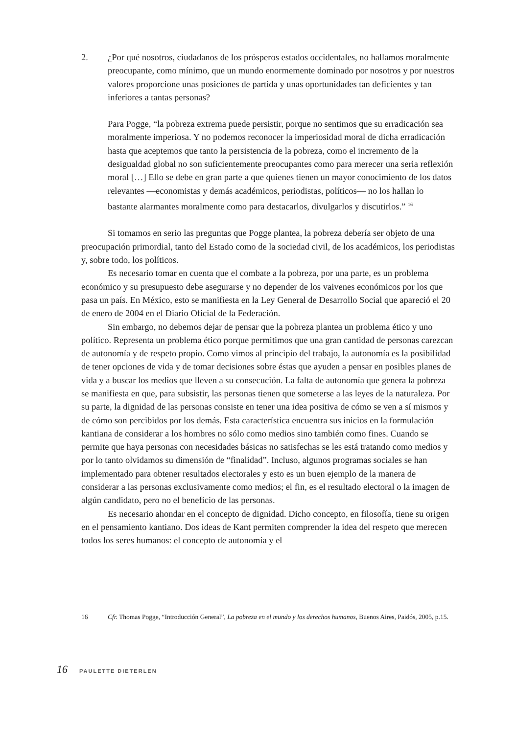2. ¿Por qué nosotros, ciudadanos de los prósperos estados occidentales, no hallamos moralmente preocupante, como mínimo, que un mundo enormemente dominado por nosotros y por nuestros valores proporcione unas posiciones de partida y unas oportunidades tan deficientes y tan inferiores a tantas personas?
Para Pogge, “la pobreza extrema puede persistir, porque no sentimos que su erradicación sea moralmente imperiosa. Y no podemos reconocer la imperiosidad moral de dicha erradicación hasta que aceptemos que tanto la persistencia de la pobreza, como el incremento de la desigualdad global no son suficientemente preocupantes como para merecer una seria reflexión moral […] Ello se debe en gran parte a que quienes tienen un mayor conocimiento de los datos relevantes —economistas y demás académicos, periodistas, políticos— no los hallan lo bastante alarmantes moralmente como para destacarlos, divulgarlos y discutirlos.” <sup>16</sup>
Si tomamos en serio las preguntas que Pogge plantea, la pobreza debería ser objeto de una preocupación primordial, tanto del Estado como de la sociedad civil, de los académicos, los periodistas y, sobre todo, los políticos.
Es necesario tomar en cuenta que el combate a la pobreza, por una parte, es un problema económico y su presupuesto debe asegurarse y no depender de los vaivenes económicos por los que pasa un país. En México, esto se manifiesta en la Ley General de Desarrollo Social que apareció el 20 de enero de 2004 en el Diario Oficial de la Federación.
Sin embargo, no debemos dejar de pensar que la pobreza plantea un problema ético y uno político. Representa un problema ético porque permitimos que una gran cantidad de personas carezcan de autonomía y de respeto propio. Como vimos al principio del trabajo, la autonomía es la posibilidad de tener opciones de vida y de tomar decisiones sobre éstas que ayuden a pensar en posibles planes de vida y a buscar los medios que lleven a su consecución. La falta de autonomía que genera la pobreza se manifiesta en que, para subsistir, las personas tienen que someterse a las leyes de la naturaleza. Por su parte, la dignidad de las personas consiste en tener una idea positiva de cómo se ven a sí mismos y de cómo son percibidos por los demás. Esta característica encuentra sus inicios en la formulación kantiana de considerar a los hombres no sólo como medios sino también como fines. Cuando se permite que haya personas con necesidades básicas no satisfechas se les está tratando como medios y por lo tanto olvidamos su dimensión de “finalidad”. Incluso, algunos programas sociales se han implementado para obtener resultados electorales y esto es un buen ejemplo de la manera de considerar a las personas exclusivamente como medios; el fin, es el resultado electoral o la imagen de algún candidato, pero no el beneficio de las personas.
Es necesario ahondar en el concepto de dignidad. Dicho concepto, en filosofía, tiene su origen en el pensamiento kantiano. Dos ideas de Kant permiten comprender la idea del respeto que merecen todos los seres humanos: el concepto de autonomía y el
16 Cfr. Thomas Pogge, “Introducción General”, La pobreza en el mundo y los derechos humanos, Buenos Aires, Paidós, 2005, p.15.
16 PAULETTE DIETERLEN